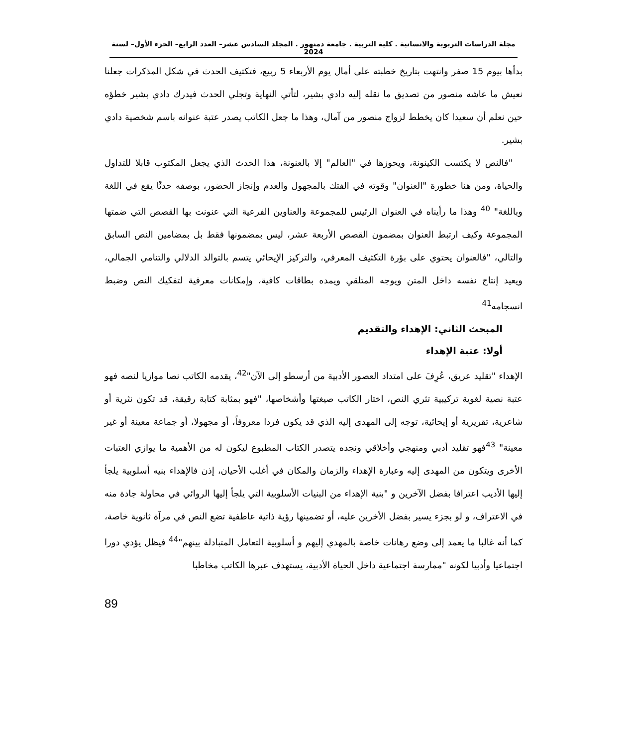مجلة الدراسات التربوية والانسانية . كلية التربية . جامعة دمنهور . المجلد السادس عشر– العدد الرابع– الجزء الأول– لسنة 2024
بدأها بيوم 15 صفر وانتهت بتاريخ خطبته على أمال يوم الأربعاء 5 ربيع، فتكثيف الحدث في شكل المذكرات جعلنا نعيش ما عاشه منصور من تصديق ما نقله إليه دادي بشير، لتأتي النهاية وتجلي الحدث فيدرك دادي بشير خطؤه حين نعلم أن سعيدا كان يخطط لزواج منصور من آمال، وهذا ما جعل الكاتب يصدر عتبة عنوانه باسم شخصية دادي بشير.
"فالنص لا يكتسب الكينونة، ويحوزها في "العالم" إلا بالعنونة، هذا الحدث الذي يجعل المكتوب قابلا للتداول والحياة، ومن هنا خطورة "العنوان" وقوته في الفتك بالمجهول والعدم وإنجاز الحضور، بوصفه حدثًا يقع في اللغة وباللغة" <sup>40</sup> وهذا ما رأيناه في العنوان الرئيس للمجموعة والعناوين الفرعية التي عنونت بها القصص التي ضمتها المجموعة وكيف ارتبط العنوان بمضمون القصص الأربعة عشر، ليس بمضمونها فقط بل بمضامين النص السابق والتالي، "فالعنوان يحتوي على بؤرة التكثيف المعرفي، والتركيز الإيحائي يتسم بالتوالد الدلالي والتنامي الجمالي، ويعيد إنتاج نفسه داخل المتن ويوجه المتلقي ويمده بطاقات كافية، وإمكانات معرفية لتفكيك النص وضبط انسجامه<sup>41</sup>
المبحث الثاني: الإهداء والتقديم
أولا: عتبة الإهداء
الإهداء "تقليد عريق، عُرِفَ على امتداد العصور الأدبية من أرسطو إلى الآن"<sup>42</sup>، يقدمه الكاتب نصا موازيا لنصه فهو عتبة نصية لغوية تركيبية تثري النص، اختار الكاتب صيغتها وأشخاصها، "فهو بمثابة كتابة رقيقة، قد تكون نثرية أو شاعرية، تقريرية أو إيحائية، توجه إلى المهدى إليه الذي قد يكون فردا معروفاً، أو مجهولا، أو جماعة معينة أو غير معينة" <sup>43</sup>فهو تقليد أدبي ومنهجي وأخلاقي ونجده يتصدر الكتاب المطبوع ليكون له من الأهمية ما يوازي العتبات الأخرى ويتكون من المهدى إليه وعبارة الإهداء والزمان والمكان في أغلب الأحيان، إذن فالإهداء بنيه أسلوبية يلجأ إليها الأديب اعترافا بفضل الآخرين و "بنية الإهداء من البنيات الأسلوبية التي يلجأ إليها الروائي في محاولة جادة منه في الاعتراف، و لو بجزء يسير بفضل الأخرين عليه، أو تضمينها رؤية ذاتية عاطفية تضع النص في مرآة ثانوية خاصة، كما أنه غالبا ما يعمد إلى وضع رهانات خاصة بالمهدي إليهم و أسلوبية التعامل المتبادلة بينهم"<sup>44</sup> فيظل يؤدي دورا اجتماعيا وأدبيا لكونه "ممارسة اجتماعية داخل الحياة الأدبية، يستهدف عبرها الكاتب مخاطبا
89